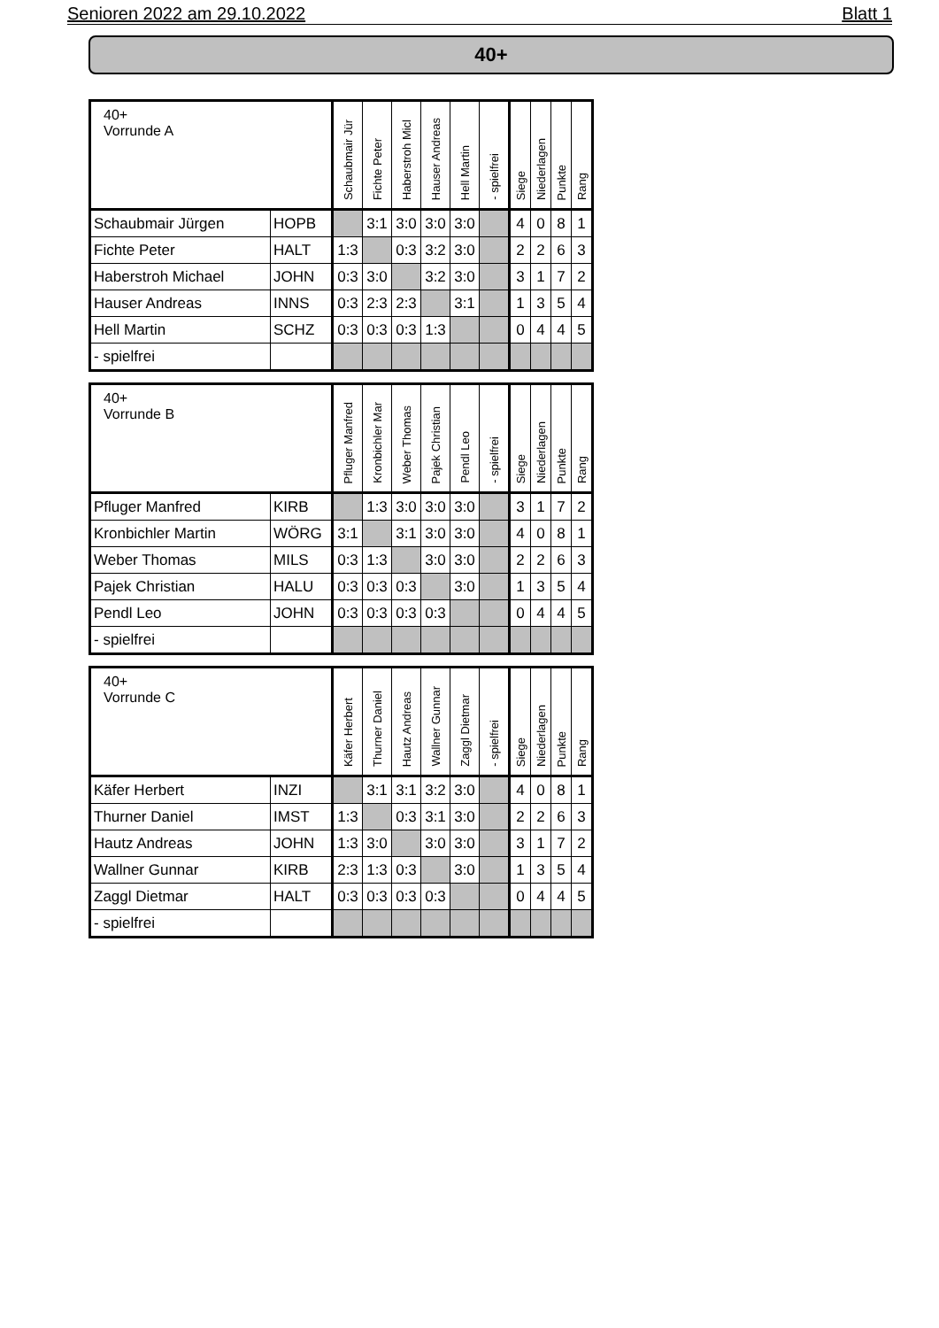Senioren 2022 am 29.10.2022 Blatt 1
40+
| 40+ Vorrunde A | | Schaubmair Jür | Fichte Peter | Haberstroh Micl | Hauser Andreas | Hell Martin | - spielfrei | Siege | Niederlagen | Punkte | Rang |
| --- | --- | --- | --- | --- | --- | --- | --- | --- | --- | --- | --- |
| Schaubmair Jürgen | HOPB | | 3:1 | 3:0 | 3:0 | 3:0 | | 4 | 0 | 8 | 1 |
| Fichte Peter | HALT | 1:3 | | 0:3 | 3:2 | 3:0 | | 2 | 2 | 6 | 3 |
| Haberstroh Michael | JOHN | 0:3 | 3:0 | | 3:2 | 3:0 | | 3 | 1 | 7 | 2 |
| Hauser Andreas | INNS | 0:3 | 2:3 | 2:3 | | 3:1 | | 1 | 3 | 5 | 4 |
| Hell Martin | SCHZ | 0:3 | 0:3 | 0:3 | 1:3 | | | 0 | 4 | 4 | 5 |
| - spielfrei | | | | | | | | | | | |
| 40+ Vorrunde B | | Pfluger Manfred | Kronbichler Mar | Weber Thomas | Pajek Christian | Pendl Leo | - spielfrei | Siege | Niederlagen | Punkte | Rang |
| --- | --- | --- | --- | --- | --- | --- | --- | --- | --- | --- | --- |
| Pfluger Manfred | KIRB | | 1:3 | 3:0 | 3:0 | 3:0 | | 3 | 1 | 7 | 2 |
| Kronbichler Martin | WÖRG | 3:1 | | 3:1 | 3:0 | 3:0 | | 4 | 0 | 8 | 1 |
| Weber Thomas | MILS | 0:3 | 1:3 | | 3:0 | 3:0 | | 2 | 2 | 6 | 3 |
| Pajek Christian | HALU | 0:3 | 0:3 | 0:3 | | 3:0 | | 1 | 3 | 5 | 4 |
| Pendl Leo | JOHN | 0:3 | 0:3 | 0:3 | 0:3 | | | 0 | 4 | 4 | 5 |
| - spielfrei | | | | | | | | | | | |
| 40+ Vorrunde C | | Käfer Herbert | Thurner Daniel | Hautz Andreas | Wallner Gunnar | Zaggl Dietmar | - spielfrei | Siege | Niederlagen | Punkte | Rang |
| --- | --- | --- | --- | --- | --- | --- | --- | --- | --- | --- | --- |
| Käfer Herbert | INZI | | 3:1 | 3:1 | 3:2 | 3:0 | | 4 | 0 | 8 | 1 |
| Thurner Daniel | IMST | 1:3 | | 0:3 | 3:1 | 3:0 | | 2 | 2 | 6 | 3 |
| Hautz Andreas | JOHN | 1:3 | 3:0 | | 3:0 | 3:0 | | 3 | 1 | 7 | 2 |
| Wallner Gunnar | KIRB | 2:3 | 1:3 | 0:3 | | 3:0 | | 1 | 3 | 5 | 4 |
| Zaggl Dietmar | HALT | 0:3 | 0:3 | 0:3 | 0:3 | | | 0 | 4 | 4 | 5 |
| - spielfrei | | | | | | | | | | | |